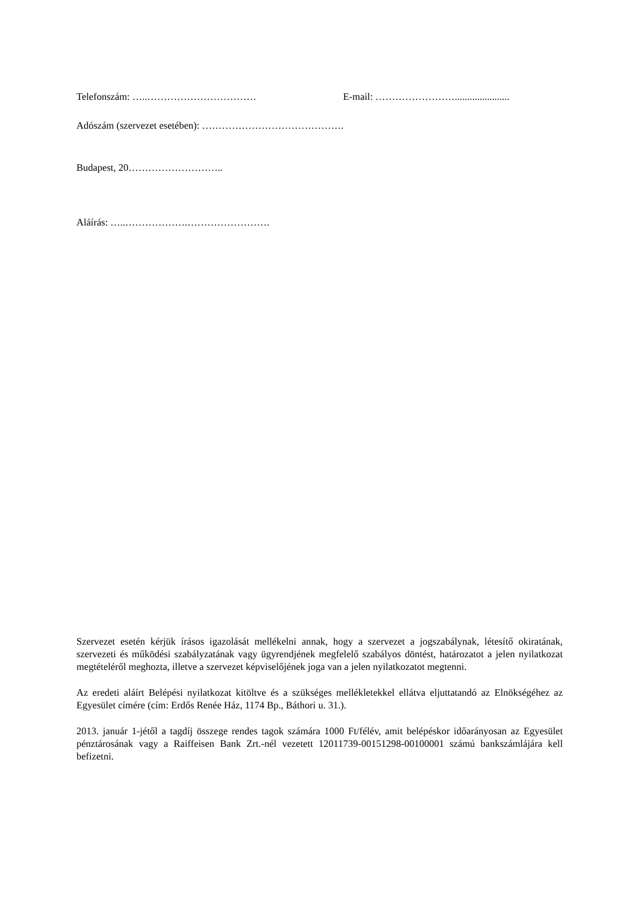Telefonszám: …..…………………………… E-mail: ……………………......................
Adószám (szervezet esetében): …………………………………….
Budapest, 20………………………..
Aláírás: …..……………….…………………….
Szervezet esetén kérjük írásos igazolását mellékelni annak, hogy a szervezet a jogszabálynak, létesítő okiratának, szervezeti és működési szabályzatának vagy ügyrendjének megfelelő szabályos döntést, határozatot a jelen nyilatkozat megtételéről meghozta, illetve a szervezet képviselőjének joga van a jelen nyilatkozatot megtenni.
Az eredeti aláírt Belépési nyilatkozat kitöltve és a szükséges mellékletekkel ellátva eljuttatandó az Elnökségéhez az Egyesület címére (cím: Erdős Renée Ház, 1174 Bp., Báthori u. 31.).
2013. január 1-jétől a tagdíj összege rendes tagok számára 1000 Ft/félév, amit belépéskor időarányosan az Egyesület pénztárosának vagy a Raiffeisen Bank Zrt.-nél vezetett 12011739-00151298-00100001 számú bankszámlájára kell befizetni.